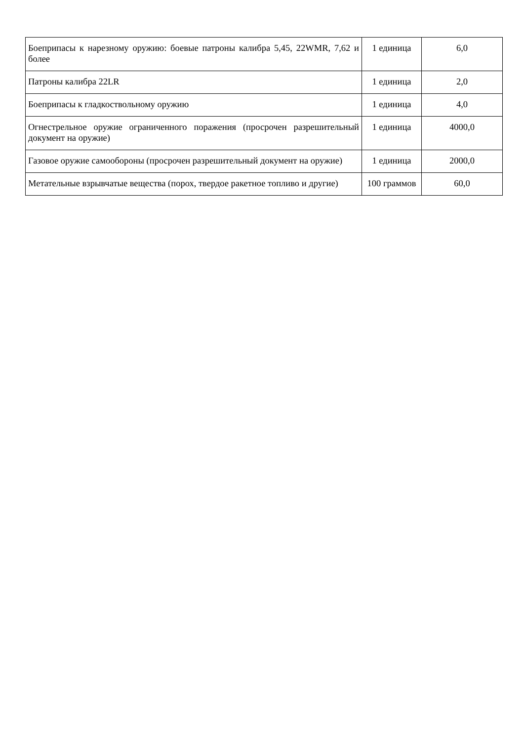| Боеприпасы к нарезному оружию: боевые патроны калибра 5,45, 22WMR, 7,62 и более | 1 единица | 6,0 |
| Патроны калибра 22LR | 1 единица | 2,0 |
| Боеприпасы к гладкоствольному оружию | 1 единица | 4,0 |
| Огнестрельное оружие ограниченного поражения (просрочен разрешительный документ на оружие) | 1 единица | 4000,0 |
| Газовое оружие самообороны (просрочен разрешительный документ на оружие) | 1 единица | 2000,0 |
| Метательные взрывчатые вещества (порох, твердое ракетное топливо и другие) | 100 граммов | 60,0 |